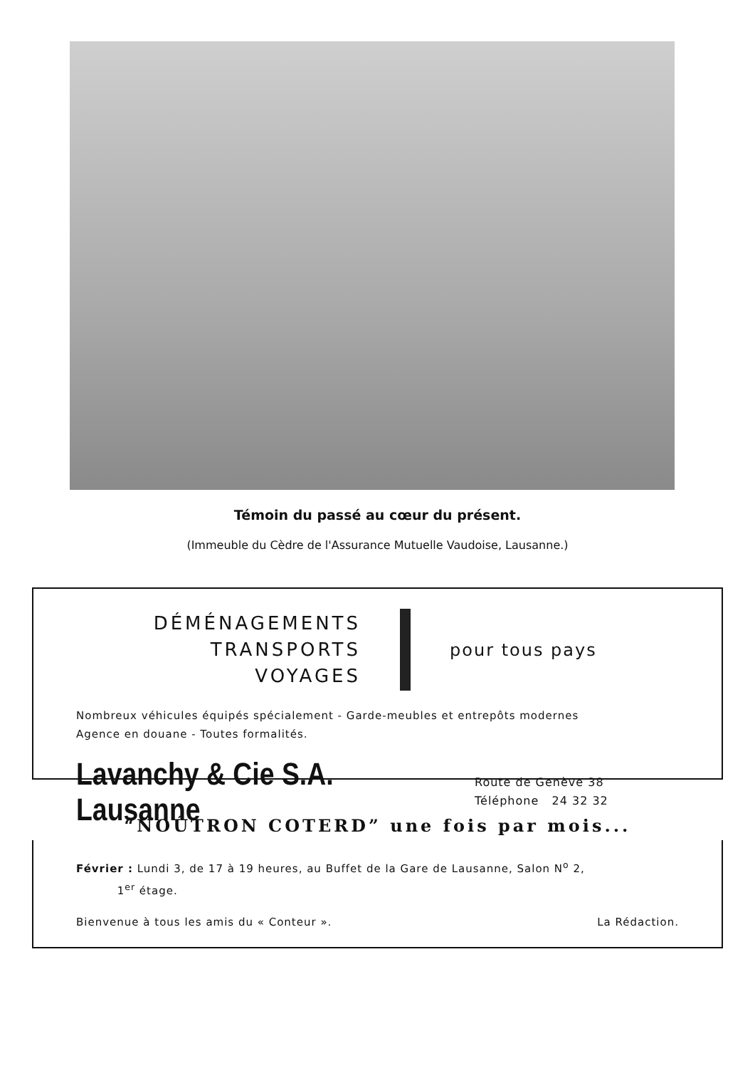Témoin du passé au cœur du présent.
(Immeuble du Cèdre de l'Assurance Mutuelle Vaudoise, Lausanne.)
DÉMÉNAGEMENTS
TRANSPORTS
VOYAGES
pour tous pays
Nombreux véhicules équipés spécialement - Garde-meubles et entrepôts modernes
Agence en douane - Toutes formalités.
Lavanchy & Cie S.A. Lausanne
Route de Genève 38
Téléphone 24 32 32
“NOÛTRON COTERD” une fois par mois...
Février : Lundi 3, de 17 à 19 heures, au Buffet de la Gare de Lausanne, Salon N<sup>o</sup> 2,
1<sup>er</sup> étage.
Bienvenue à tous les amis du « Conteur ». La Rédaction.